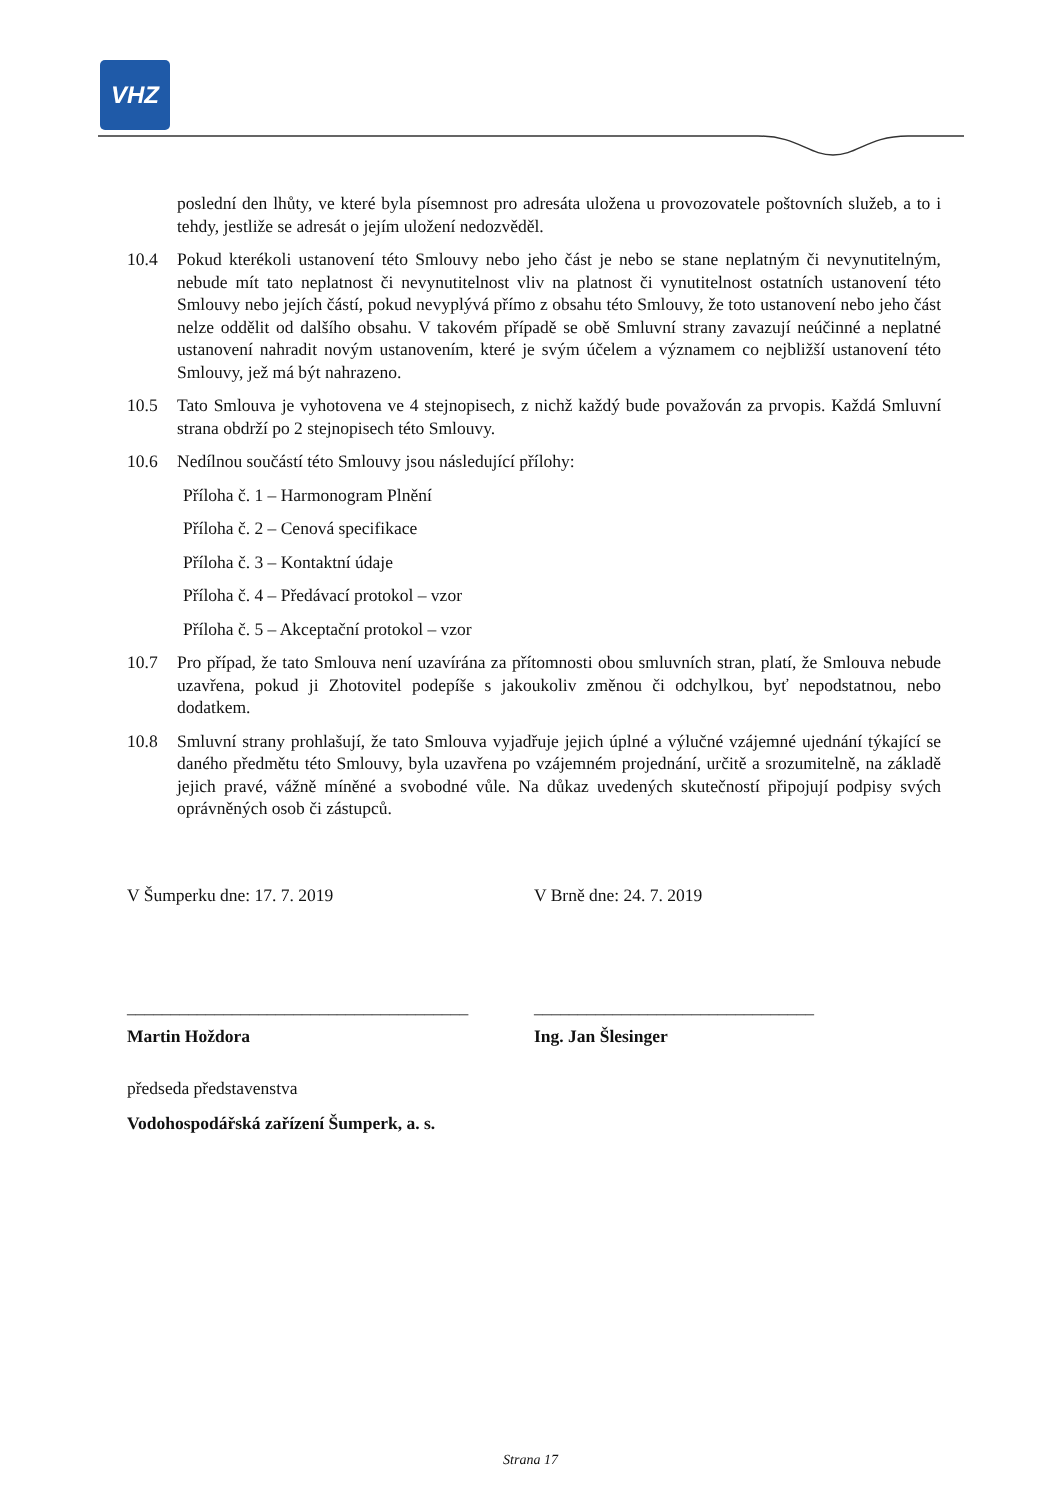VHZ
poslední den lhůty, ve které byla písemnost pro adresáta uložena u provozovatele poštovních služeb, a to i tehdy, jestliže se adresát o jejím uložení nedozvěděl.
10.4 Pokud kterékoli ustanovení této Smlouvy nebo jeho část je nebo se stane neplatným či nevynutitelným, nebude mít tato neplatnost či nevynutitelnost vliv na platnost či vynutitelnost ostatních ustanovení této Smlouvy nebo jejích částí, pokud nevyplývá přímo z obsahu této Smlouvy, že toto ustanovení nebo jeho část nelze oddělit od dalšího obsahu. V takovém případě se obě Smluvní strany zavazují neúčinné a neplatné ustanovení nahradit novým ustanovením, které je svým účelem a významem co nejbližší ustanovení této Smlouvy, jež má být nahrazeno.
10.5 Tato Smlouva je vyhotovena ve 4 stejnopisech, z nichž každý bude považován za prvopis. Každá Smluvní strana obdrží po 2 stejnopisech této Smlouvy.
10.6 Nedílnou součástí této Smlouvy jsou následující přílohy:
Příloha č. 1 – Harmonogram Plnění
Příloha č. 2 – Cenová specifikace
Příloha č. 3 – Kontaktní údaje
Příloha č. 4 – Předávací protokol – vzor
Příloha č. 5 – Akceptační protokol – vzor
10.7 Pro případ, že tato Smlouva není uzavírána za přítomnosti obou smluvních stran, platí, že Smlouva nebude uzavřena, pokud ji Zhotovitel podepíše s jakoukoliv změnou či odchylkou, byť nepodstatnou, nebo dodatkem.
10.8 Smluvní strany prohlašují, že tato Smlouva vyjadřuje jejich úplné a výlučné vzájemné ujednání týkající se daného předmětu této Smlouvy, byla uzavřena po vzájemném projednání, určitě a srozumitelně, na základě jejich pravé, vážně míněné a svobodné vůle. Na důkaz uvedených skutečností připojují podpisy svých oprávněných osob či zástupců.
V Šumperku dne: 17. 7. 2019 V Brně dne: 24. 7. 2019
_______________________________________ ________________________________
Martin Hoždora Ing. Jan Šlesinger
předseda představenstva
Vodohospodářská zařízení Šumperk, a. s.
Strana 17